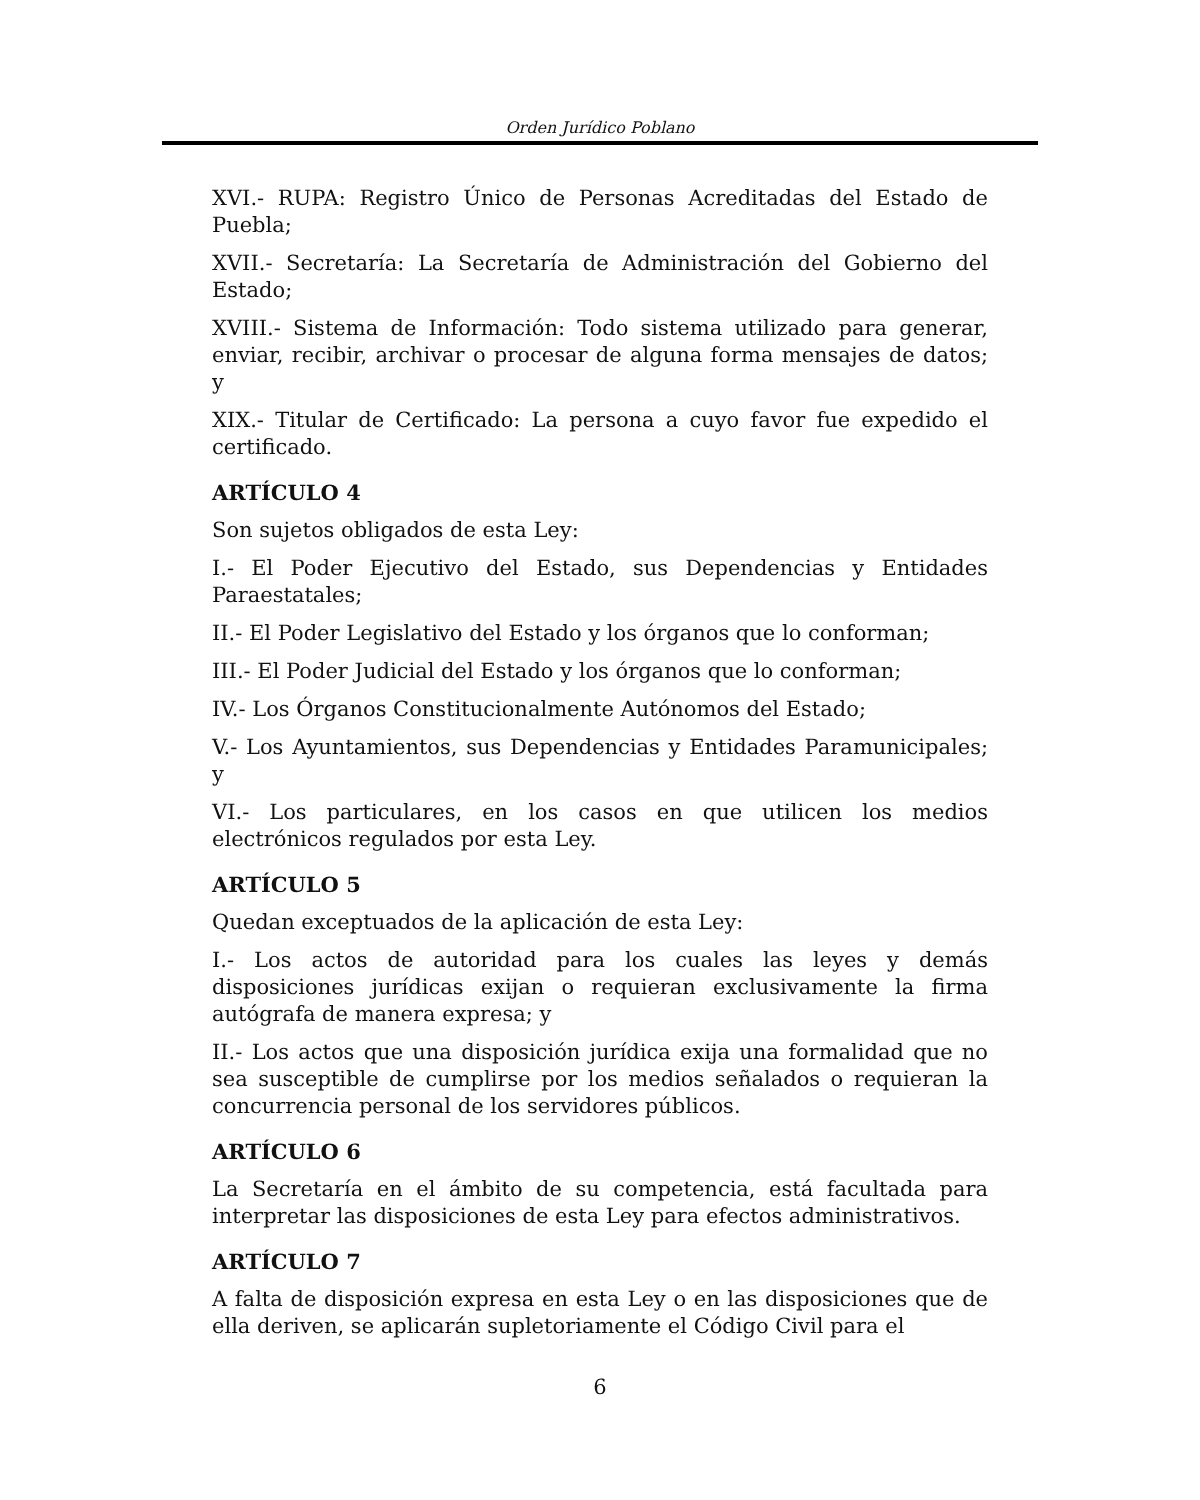Orden Jurídico Poblano
XVI.- RUPA: Registro Único de Personas Acreditadas del Estado de Puebla;
XVII.- Secretaría: La Secretaría de Administración del Gobierno del Estado;
XVIII.- Sistema de Información: Todo sistema utilizado para generar, enviar, recibir, archivar o procesar de alguna forma mensajes de datos; y
XIX.- Titular de Certificado: La persona a cuyo favor fue expedido el certificado.
ARTÍCULO 4
Son sujetos obligados de esta Ley:
I.- El Poder Ejecutivo del Estado, sus Dependencias y Entidades Paraestatales;
II.- El Poder Legislativo del Estado y los órganos que lo conforman;
III.- El Poder Judicial del Estado y los órganos que lo conforman;
IV.- Los Órganos Constitucionalmente Autónomos del Estado;
V.- Los Ayuntamientos, sus Dependencias y Entidades Paramunicipales; y
VI.- Los particulares, en los casos en que utilicen los medios electrónicos regulados por esta Ley.
ARTÍCULO 5
Quedan exceptuados de la aplicación de esta Ley:
I.- Los actos de autoridad para los cuales las leyes y demás disposiciones jurídicas exijan o requieran exclusivamente la firma autógrafa de manera expresa; y
II.- Los actos que una disposición jurídica exija una formalidad que no sea susceptible de cumplirse por los medios señalados o requieran la concurrencia personal de los servidores públicos.
ARTÍCULO 6
La Secretaría en el ámbito de su competencia, está facultada para interpretar las disposiciones de esta Ley para efectos administrativos.
ARTÍCULO 7
A falta de disposición expresa en esta Ley o en las disposiciones que de ella deriven, se aplicarán supletoriamente el Código Civil para el
6